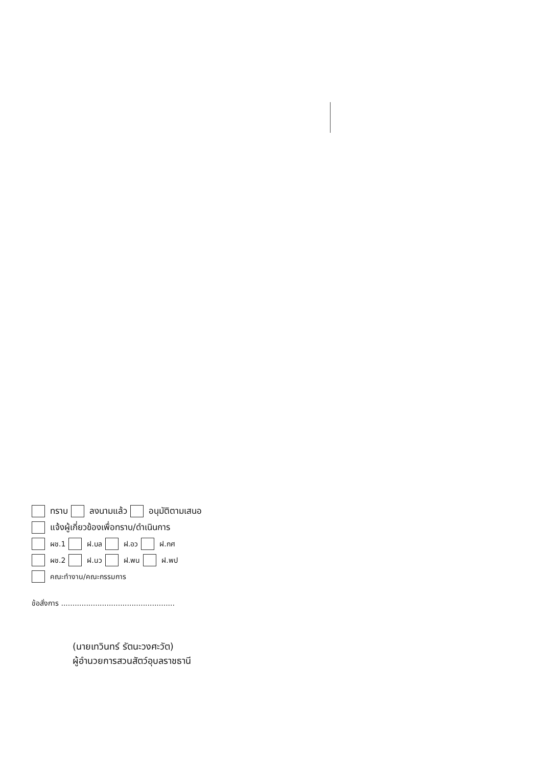ทราบ ลงนามแล้ว อนุมัติตามเสนอ
แจ้งผู้เกี่ยวข้องเพื่อทราบ/ดำเนินการ
ผช.1 ฝ.บล ฝ.อว ฝ.กศ
ผช.2 ฝ.นว ฝ.พน ฝ.พป
คณะทำงาน/คณะกรรมการ
ข้อสั่งการ ..................................................
(นายเทวินทร์ รัตนะวงศะวัต)
ผู้อำนวยการสวนสัตว์อุบลราชธานี